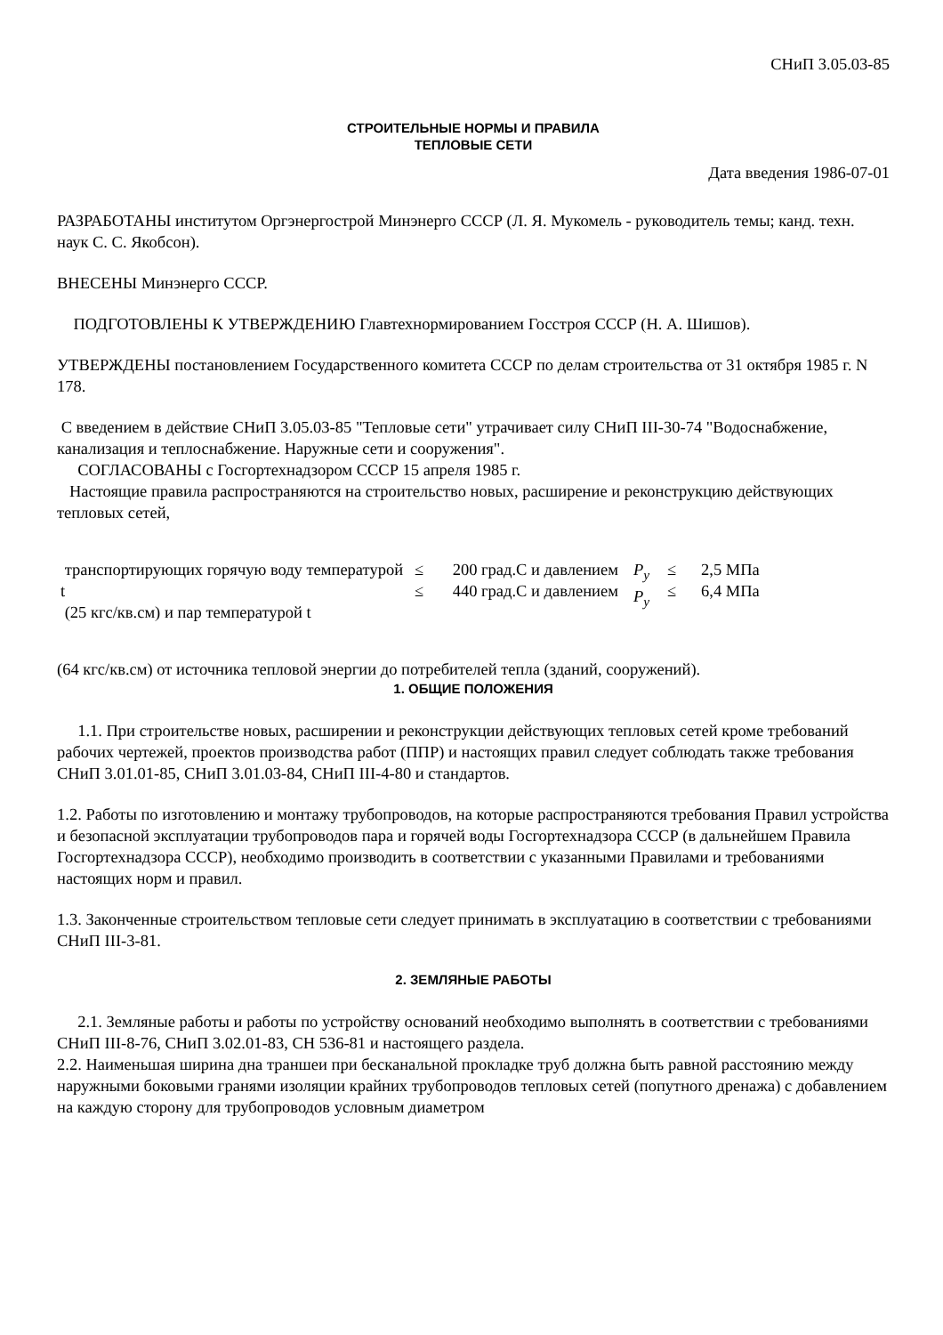СНиП 3.05.03-85
СТРОИТЕЛЬНЫЕ НОРМЫ И ПРАВИЛА
ТЕПЛОВЫЕ СЕТИ
Дата введения 1986-07-01
РАЗРАБОТАНЫ институтом Оргэнергострой Минэнерго СССР (Л. Я. Мукомель - руководитель темы; канд. техн. наук С. С. Якобсон).
ВНЕСЕНЫ Минэнерго СССР.
ПОДГОТОВЛЕНЫ К УТВЕРЖДЕНИЮ Главтехнормированием Госстроя СССР (Н. А. Шишов).
УТВЕРЖДЕНЫ постановлением Государственного комитета СССР по делам строительства от 31 октября 1985 г. N 178.
С введением в действие СНиП 3.05.03-85 "Тепловые сети" утрачивает силу СНиП III-30-74 "Водоснабжение, канализация и теплоснабжение. Наружные сети и сооружения".
СОГЛАСОВАНЫ с Госгортехнадзором СССР 15 апреля 1985 г.
Настоящие правила распространяются на строительство новых, расширение и реконструкцию действующих тепловых сетей,
| транспортирующих горячую воду температурой t (25 кгс/кв.см) и пар температурой t | ≤ ≤ | 200 град.С и давлением 440 град.С и давлением | P<sub>y</sub> P<sub>y</sub> | ≤ ≤ | 2,5 МПа 6,4 МПа |
(64 кгс/кв.см) от источника тепловой энергии до потребителей тепла (зданий, сооружений).
1. ОБЩИЕ ПОЛОЖЕНИЯ
1.1. При строительстве новых, расширении и реконструкции действующих тепловых сетей кроме требований рабочих чертежей, проектов производства работ (ППР) и настоящих правил следует соблюдать также требования СНиП 3.01.01-85, СНиП 3.01.03-84, СНиП III-4-80 и стандартов.
1.2. Работы по изготовлению и монтажу трубопроводов, на которые распространяются требования Правил устройства и безопасной эксплуатации трубопроводов пара и горячей воды Госгортехнадзора СССР (в дальнейшем Правила Госгортехнадзора СССР), необходимо производить в соответствии с указанными Правилами и требованиями настоящих норм и правил.
1.3. Законченные строительством тепловые сети следует принимать в эксплуатацию в соответствии с требованиями СНиП III-3-81.
2. ЗЕМЛЯНЫЕ РАБОТЫ
2.1. Земляные работы и работы по устройству оснований необходимо выполнять в соответствии с требованиями СНиП III-8-76, СНиП 3.02.01-83, СН 536-81 и настоящего раздела.
2.2. Наименьшая ширина дна траншеи при бесканальной прокладке труб должна быть равной расстоянию между наружными боковыми гранями изоляции крайних трубопроводов тепловых сетей (попутного дренажа) с добавлением на каждую сторону для трубопроводов условным диаметром